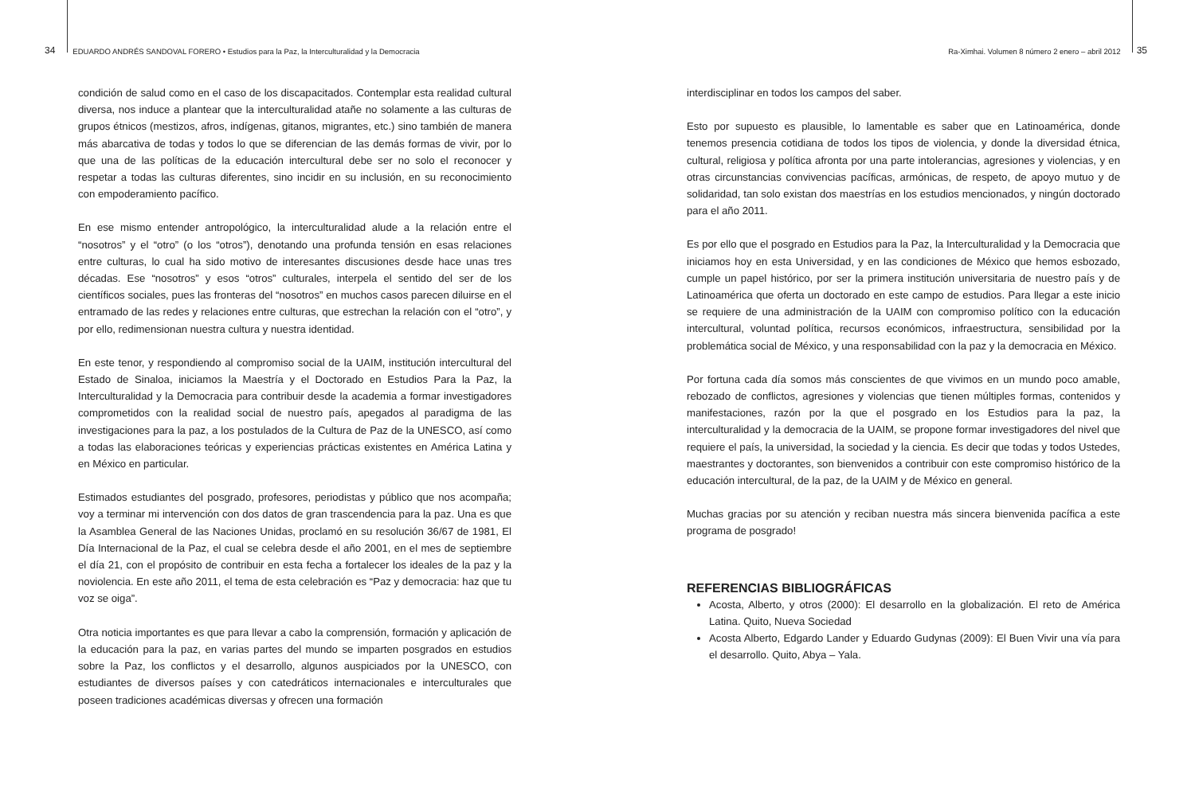34 EDUARDO ANDRÉS SANDOVAL FORERO • Estudios para la Paz, la Interculturalidad y la Democracia
Ra-Ximhai. Volumen 8 número 2 enero – abril 2012 35
condición de salud como en el caso de los discapacitados. Contemplar esta realidad cultural diversa, nos induce a plantear que la interculturalidad atañe no solamente a las culturas de grupos étnicos (mestizos, afros, indígenas, gitanos, migrantes, etc.) sino también de manera más abarcativa de todas y todos lo que se diferencian de las demás formas de vivir, por lo que una de las políticas de la educación intercultural debe ser no solo el reconocer y respetar a todas las culturas diferentes, sino incidir en su inclusión, en su reconocimiento con empoderamiento pacífico.
En ese mismo entender antropológico, la interculturalidad alude a la relación entre el “nosotros” y el “otro” (o los “otros”), denotando una profunda tensión en esas relaciones entre culturas, lo cual ha sido motivo de interesantes discusiones desde hace unas tres décadas. Ese “nosotros” y esos “otros” culturales, interpela el sentido del ser de los científicos sociales, pues las fronteras del “nosotros” en muchos casos parecen diluirse en el entramado de las redes y relaciones entre culturas, que estrechan la relación con el “otro”, y por ello, redimensionan nuestra cultura y nuestra identidad.
En este tenor, y respondiendo al compromiso social de la UAIM, institución intercultural del Estado de Sinaloa, iniciamos la Maestría y el Doctorado en Estudios Para la Paz, la Interculturalidad y la Democracia para contribuir desde la academia a formar investigadores comprometidos con la realidad social de nuestro país, apegados al paradigma de las investigaciones para la paz, a los postulados de la Cultura de Paz de la UNESCO, así como a todas las elaboraciones teóricas y experiencias prácticas existentes en América Latina y en México en particular.
Estimados estudiantes del posgrado, profesores, periodistas y público que nos acompaña; voy a terminar mi intervención con dos datos de gran trascendencia para la paz. Una es que la Asamblea General de las Naciones Unidas, proclamó en su resolución 36/67 de 1981, El Día Internacional de la Paz, el cual se celebra desde el año 2001, en el mes de septiembre el día 21, con el propósito de contribuir en esta fecha a fortalecer los ideales de la paz y la noviolencia. En este año 2011, el tema de esta celebración es “Paz y democracia: haz que tu voz se oiga”.
Otra noticia importantes es que para llevar a cabo la comprensión, formación y aplicación de la educación para la paz, en varias partes del mundo se imparten posgrados en estudios sobre la Paz, los conflictos y el desarrollo, algunos auspiciados por la UNESCO, con estudiantes de diversos países y con catedráticos internacionales e interculturales que poseen tradiciones académicas diversas y ofrecen una formación
interdisciplinar en todos los campos del saber.
Esto por supuesto es plausible, lo lamentable es saber que en Latinoamérica, donde tenemos presencia cotidiana de todos los tipos de violencia, y donde la diversidad étnica, cultural, religiosa y política afronta por una parte intolerancias, agresiones y violencias, y en otras circunstancias convivencias pacíficas, armónicas, de respeto, de apoyo mutuo y de solidaridad, tan solo existan dos maestrías en los estudios mencionados, y ningún doctorado para el año 2011.
Es por ello que el posgrado en Estudios para la Paz, la Interculturalidad y la Democracia que iniciamos hoy en esta Universidad, y en las condiciones de México que hemos esbozado, cumple un papel histórico, por ser la primera institución universitaria de nuestro país y de Latinoamérica que oferta un doctorado en este campo de estudios. Para llegar a este inicio se requiere de una administración de la UAIM con compromiso político con la educación intercultural, voluntad política, recursos económicos, infraestructura, sensibilidad por la problemática social de México, y una responsabilidad con la paz y la democracia en México.
Por fortuna cada día somos más conscientes de que vivimos en un mundo poco amable, rebozado de conflictos, agresiones y violencias que tienen múltiples formas, contenidos y manifestaciones, razón por la que el posgrado en los Estudios para la paz, la interculturalidad y la democracia de la UAIM, se propone formar investigadores del nivel que requiere el país, la universidad, la sociedad y la ciencia. Es decir que todas y todos Ustedes, maestrantes y doctorantes, son bienvenidos a contribuir con este compromiso histórico de la educación intercultural, de la paz, de la UAIM y de México en general.
Muchas gracias por su atención y reciban nuestra más sincera bienvenida pacífica a este programa de posgrado!
REFERENCIAS BIBLIOGRÁFICAS
Acosta, Alberto, y otros (2000): El desarrollo en la globalización. El reto de América Latina. Quito, Nueva Sociedad
Acosta Alberto, Edgardo Lander y Eduardo Gudynas (2009): El Buen Vivir una vía para el desarrollo. Quito, Abya – Yala.